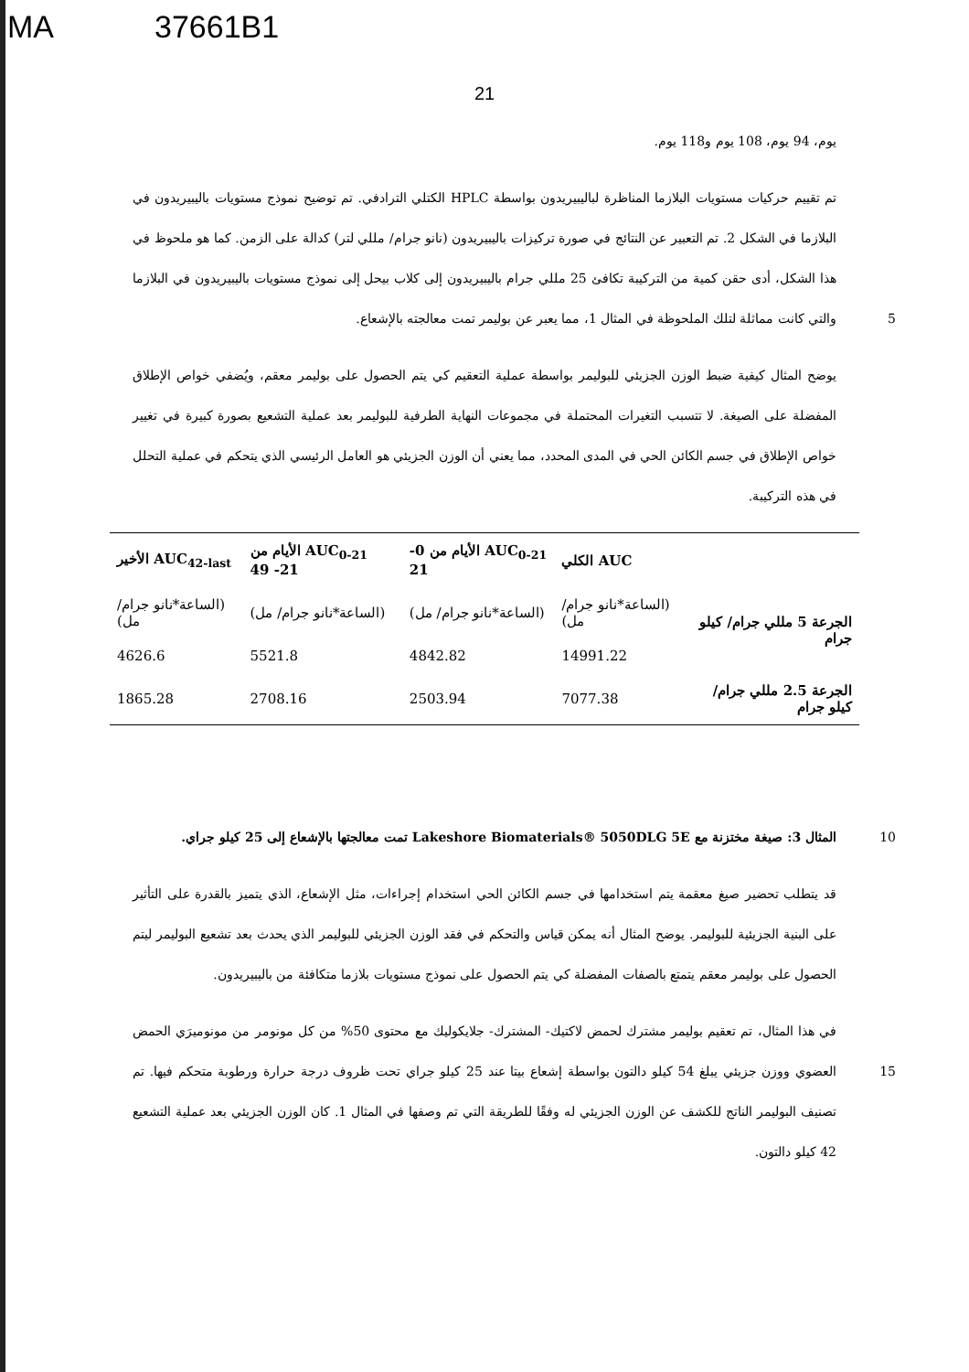MA 37661B1
21
يوم، 94 يوم، 108 يوم و118 يوم.
تم تقييم حركيات مستويات البلازما المناظرة لباليبيريدون بواسطة HPLC الكتلي الترادفي. تم توضيح نموذج مستويات باليبيريدون في البلازما في الشكل 2. تم التعبير عن النتائج في صورة تركيزات باليبيريدون (نانو جرام/ مللي لتر) كدالة على الزمن. كما هو ملحوظ في هذا الشكل، أدى حقن كمية من التركيبة تكافئ 25 مللي جرام باليبيريدون إلى كلاب بيحل إلى نموذج مستويات باليبيريدون في البلازما والتي كانت مماثلة لتلك الملحوظة في المثال 1، مما يعبر عن بوليمر تمت معالجته بالإشعاع. 5
يوضح المثال كيفية ضبط الوزن الجزيئي للبوليمر بواسطة عملية التعقيم كي يتم الحصول على بوليمر معقم، ويُضفي خواص الإطلاق المفضلة على الصيغة. لا تتسبب التغيرات المحتملة في مجموعات النهاية الطرفية للبوليمر بعد عملية التشعيع بصورة كبيرة في تغيير خواص الإطلاق في جسم الكائن الحي في المدى المحدد، مما يعني أن الوزن الجزيئي هو العامل الرئيسي الذي يتحكم في عملية التحلل في هذه التركيبة.
| | AUC الكلي | AUC<sub>0-21</sub> الأيام من 0- 21 | AUC<sub>0-21</sub> الأيام من 21- 49 | AUC<sub>42-last</sub> الأخير |
| --- | --- | --- | --- | --- |
| الجرعة 5 مللي جرام/ كيلو جرام | (الساعة*نانو جرام/ مل) | (الساعة*نانو جرام/ مل) | (الساعة*نانو جرام/ مل) | (الساعة*نانو جرام/ مل) |
| | 14991.22 | 4842.82 | 5521.8 | 4626.6 |
| الجرعة 2.5 مللي جرام/ كيلو جرام | 7077.38 | 2503.94 | 2708.16 | 1865.28 |
المثال 3: صيغة مختزنة مع Lakeshore Biomaterials® 5050DLG 5E تمت معالجتها بالإشعاع إلى 25 كيلو جراي. 10
قد يتطلب تحضير صيغ معقمة يتم استخدامها في جسم الكائن الحي استخدام إجراءات، مثل الإشعاع، الذي يتميز بالقدرة على التأثير على البنية الجزيئية للبوليمر. يوضح المثال أنه يمكن قياس والتحكم في فقد الوزن الجزيئي للبوليمر الذي يحدث بعد تشعيع البوليمر ليتم الحصول على بوليمر معقم يتمتع بالصفات المفضلة كي يتم الحصول على نموذج مستويات بلازما متكافئة من باليبيريدون.
في هذا المثال، تم تعقيم بوليمر مشترك لحمض لاكتيك- المشترك- جلايكوليك مع محتوى 50% من كل مونومر من مونوميرَي الحمض العضوي ووزن جزيئي يبلغ 54 كيلو دالتون بواسطة إشعاع بيتا عند 25 كيلو جراي تحت ظروف درجة حرارة ورطوبة متحكم فيها. تم تصنيف البوليمر الناتج للكشف عن الوزن الجزيئي له وفقًا للطريقة التي تم وصفها في المثال 1. كان الوزن الجزيئي بعد عملية التشعيع 42 كيلو دالتون.
15